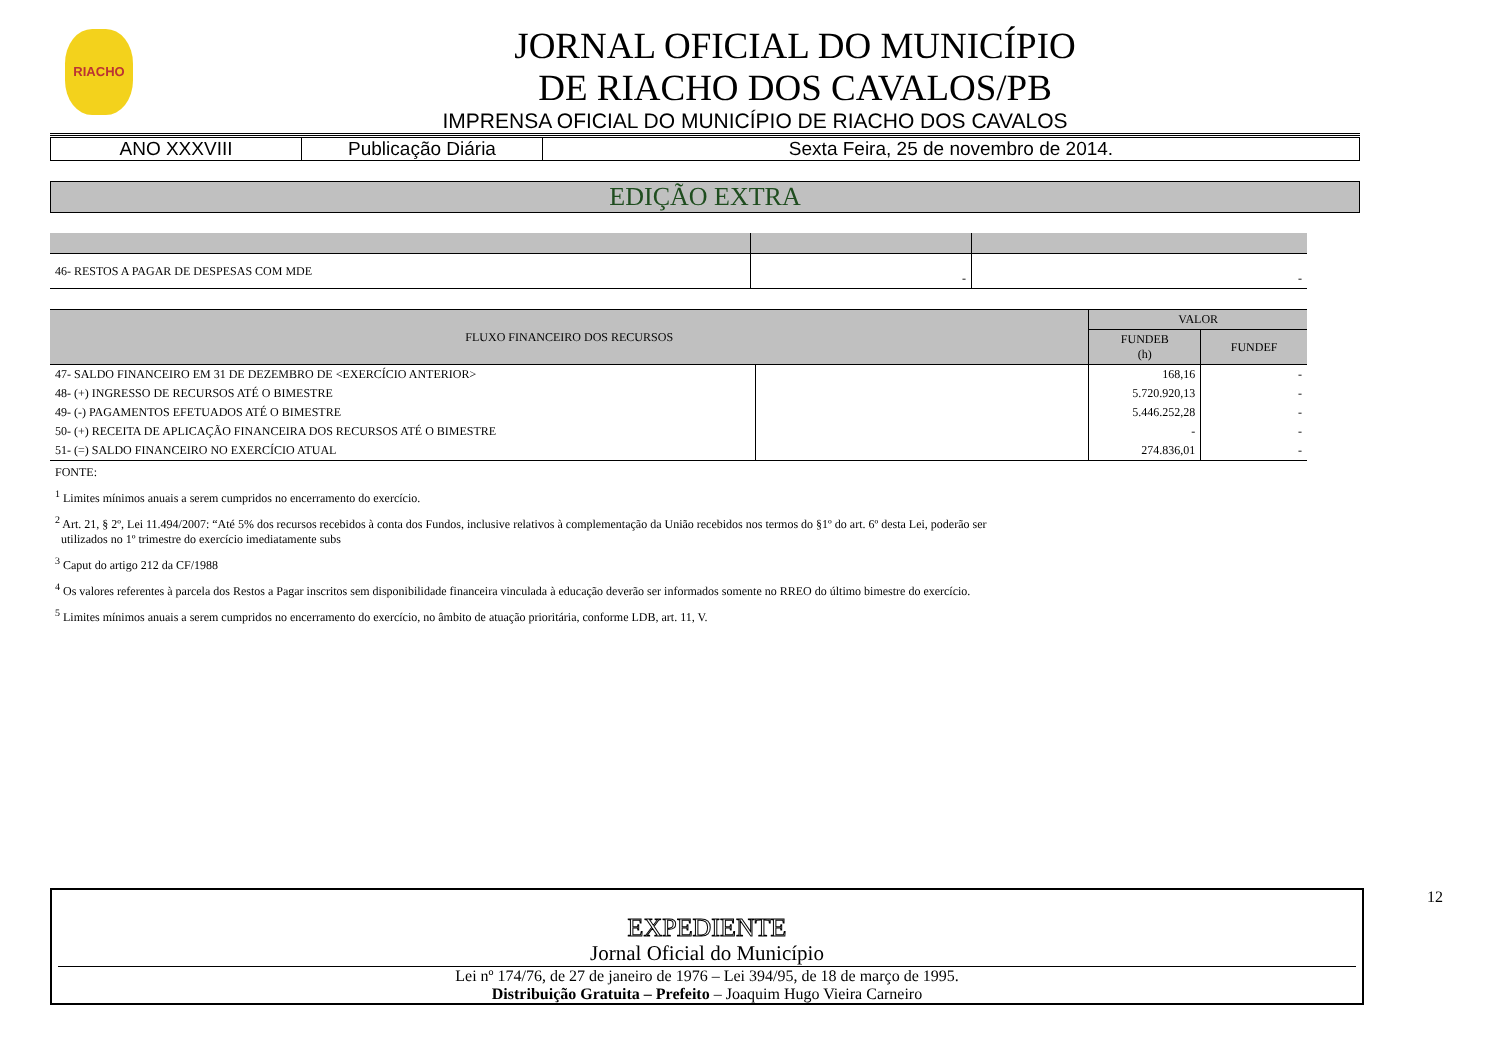RIACHO
JORNAL OFICIAL DO MUNICÍPIO
DE RIACHO DOS CAVALOS/PB
IMPRENSA OFICIAL DO MUNICÍPIO DE RIACHO DOS CAVALOS
| ANO XXXVIII | Publicação Diária | Sexta Feira, 25 de novembro de 2014. |
EDIÇÃO EXTRA
| 46- RESTOS A PAGAR DE DESPESAS COM MDE | - | - |
| FLUXO FINANCEIRO DOS RECURSOS | | VALOR | |
| --- | --- | --- | --- |
| | | FUNDEB (h) | FUNDEF |
| 47- SALDO FINANCEIRO EM 31 DE DEZEMBRO DE <EXERCÍCIO ANTERIOR> | | 168,16 | - |
| 48- (+) INGRESSO DE RECURSOS ATÉ O BIMESTRE | | 5.720.920,13 | - |
| 49- (-) PAGAMENTOS EFETUADOS ATÉ O BIMESTRE | | 5.446.252,28 | - |
| 50- (+) RECEITA DE APLICAÇÃO FINANCEIRA DOS RECURSOS ATÉ O BIMESTRE | | - | - |
| 51- (=) SALDO FINANCEIRO NO EXERCÍCIO ATUAL | | 274.836,01 | - |
FONTE:
<sup>1</sup> Limites mínimos anuais a serem cumpridos no encerramento do exercício.
<sup>2</sup> Art. 21, § 2º, Lei 11.494/2007: “Até 5% dos recursos recebidos à conta dos Fundos, inclusive relativos à complementação da União recebidos nos termos do §1º do art. 6º desta Lei, poderão ser
utilizados no 1º trimestre do exercício imediatamente subs
<sup>3</sup> Caput do artigo 212 da CF/1988
<sup>4</sup> Os valores referentes à parcela dos Restos a Pagar inscritos sem disponibilidade financeira vinculada à educação deverão ser informados somente no RREO do último bimestre do exercício.
<sup>5</sup> Limites mínimos anuais a serem cumpridos no encerramento do exercício, no âmbito de atuação prioritária, conforme LDB, art. 11, V.
EXPEDIENTE
Jornal Oficial do Município
Lei nº 174/76, de 27 de janeiro de 1976 – Lei 394/95, de 18 de março de 1995.
Distribuição Gratuita – Prefeito – Joaquim Hugo Vieira Carneiro
12